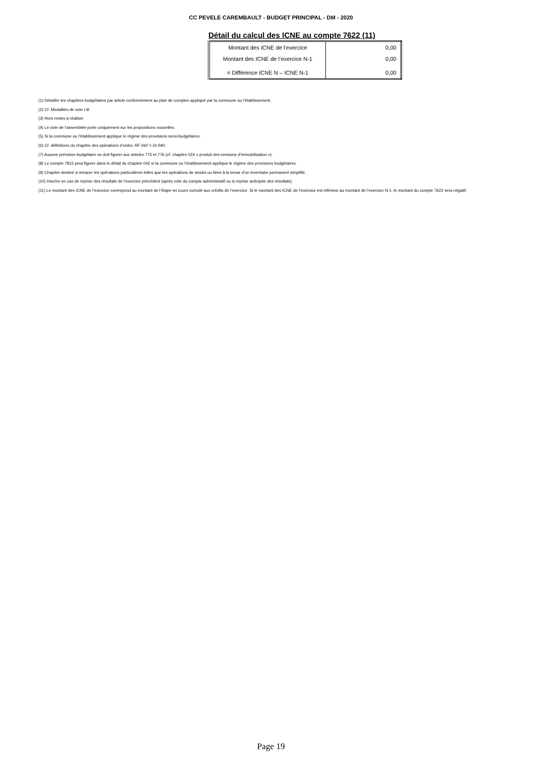CC PEVELE CAREMBAULT - BUDGET PRINCIPAL - DM - 2020
Détail du calcul des ICNE au compte 7622 (11)
| Montant des ICNE de l’exercice | 0,00 |
| Montant des ICNE de l’exercice N-1 | 0,00 |
| = Différence ICNE N – ICNE N-1 | 0,00 |
(1) Détailler les chapitres budgétaires par article conformément au plan de comptes appliqué par la commune ou l’établissement.
(2) Cf. Modalités de vote I-B.
(3) Hors restes à réaliser.
(4) Le vote de l’assemblée porte uniquement sur les propositions nouvelles.
(5) Si la commune ou l’établissement applique le régime des provisions semi-budgétaires.
(6) Cf. définitions du chapitre des opérations d’ordre, RF 042 = DI 040.
(7) Aucune prévision budgétaire ne doit figurer aux articles 775 et 776 (cf. chapitre 024 « produit des cessions d’immobilisation »).
(8) Le compte 7815 peut figurer dans le détail du chapitre 042 si la commune ou l’établissement applique le régime des provisions budgétaires.
(9) Chapitre destiné à retracer les opérations particulières telles que les opérations de stocks ou liées à la tenue d’un inventaire permanent simplifié.
(10) Inscrire en cas de reprise des résultats de l’exercice précédent (après vote du compte administratif ou si reprise anticipée des résultats).
(11) Le montant des ICNE de l’exercice correspond au montant de l’étape en cours cumulé aux crédits de l’exercice. Si le montant des ICNE de l’exercice est inférieur au montant de l’exercice N-1, le montant du compte 7622 sera négatif.
Page 19